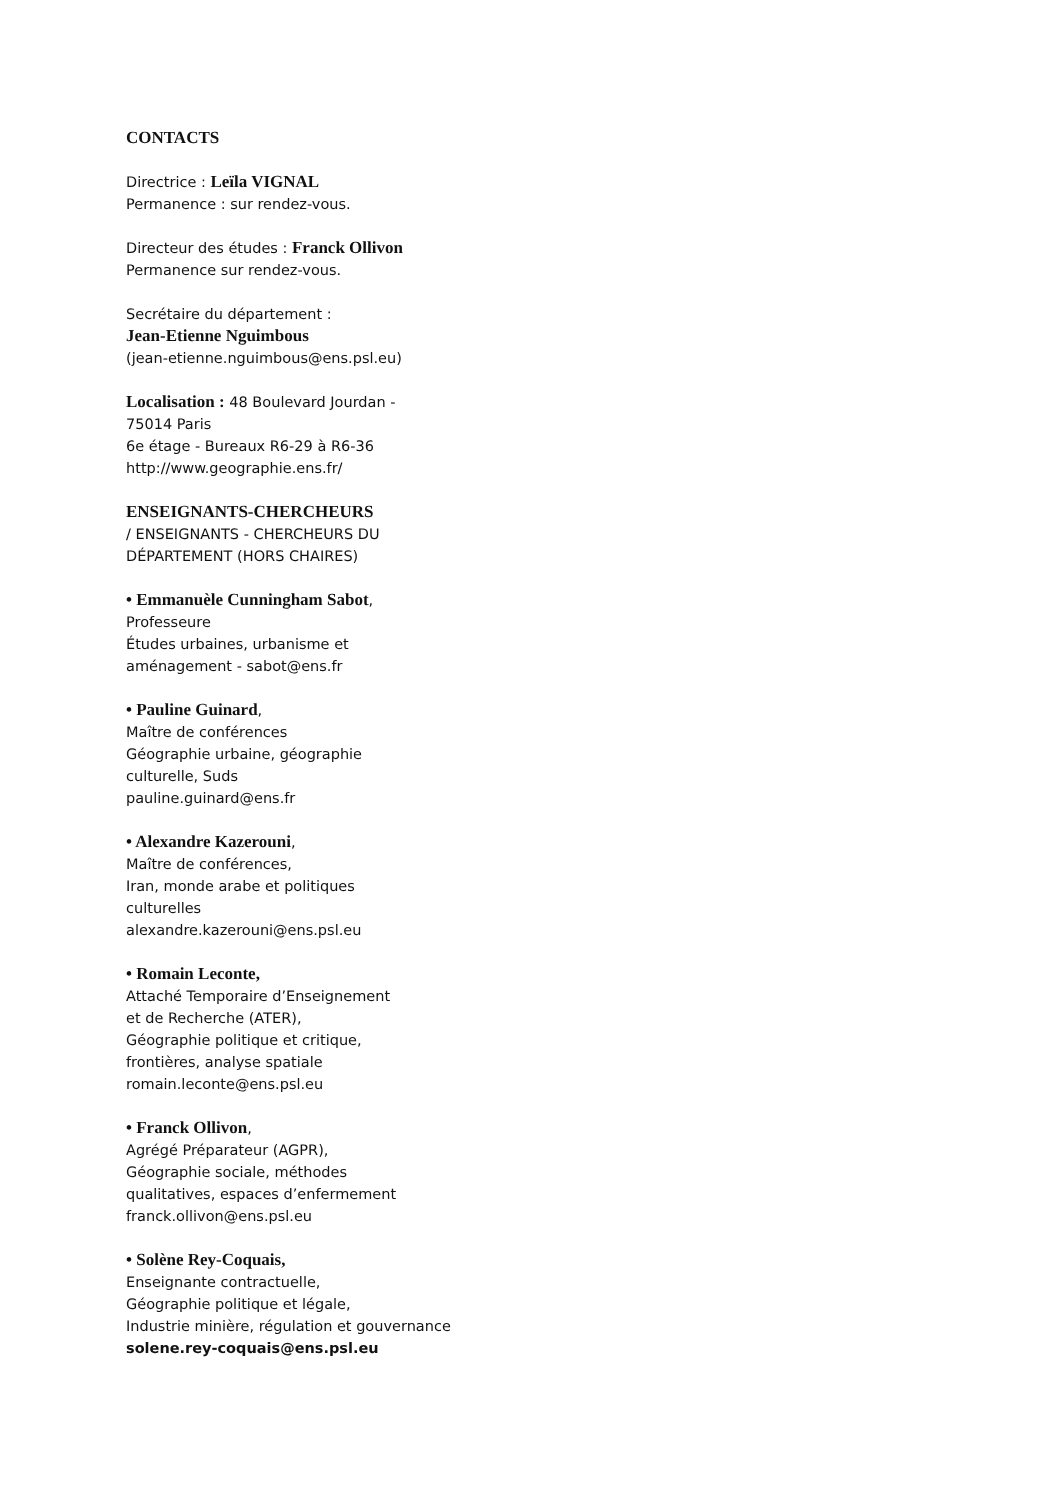CONTACTS
Directrice : Leïla VIGNAL
Permanence : sur rendez-vous.
Directeur des études : Franck Ollivon
Permanence sur rendez-vous.
Secrétaire du département :
Jean-Etienne Nguimbous
(jean-etienne.nguimbous@ens.psl.eu)
Localisation : 48 Boulevard Jourdan -
75014 Paris
6e étage - Bureaux R6-29 à R6-36
http://www.geographie.ens.fr/
ENSEIGNANTS-CHERCHEURS
/ ENSEIGNANTS - CHERCHEURS DU
DÉPARTEMENT (HORS CHAIRES)
• Emmanuèle Cunningham Sabot,
Professeure
Études urbaines, urbanisme et
aménagement - sabot@ens.fr
• Pauline Guinard,
Maître de conférences
Géographie urbaine, géographie
culturelle, Suds
pauline.guinard@ens.fr
• Alexandre Kazerouni,
Maître de conférences,
Iran, monde arabe et politiques
culturelles
alexandre.kazerouni@ens.psl.eu
• Romain Leconte,
Attaché Temporaire d’Enseignement
et de Recherche (ATER),
Géographie politique et critique,
frontières, analyse spatiale
romain.leconte@ens.psl.eu
• Franck Ollivon,
Agrégé Préparateur (AGPR),
Géographie sociale, méthodes
qualitatives, espaces d’enfermement
franck.ollivon@ens.psl.eu
• Solène Rey-Coquais,
Enseignante contractuelle,
Géographie politique et légale,
Industrie minière, régulation et gouvernance
solene.rey-coquais@ens.psl.eu